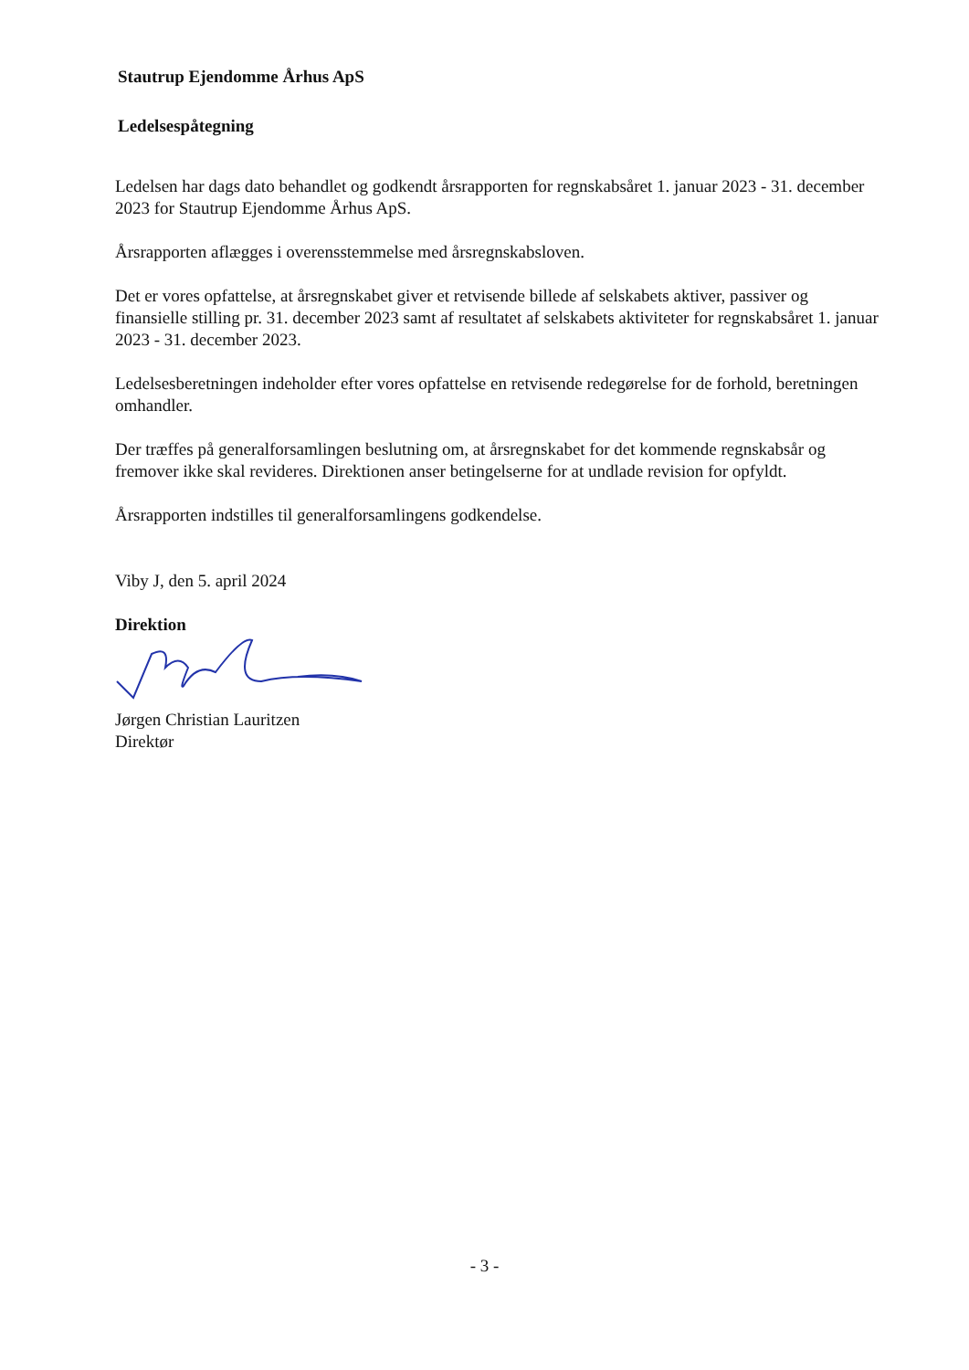Stautrup Ejendomme Århus ApS
Ledelsespåtegning
Ledelsen har dags dato behandlet og godkendt årsrapporten for regnskabsåret 1. januar 2023 - 31. december 2023 for Stautrup Ejendomme Århus ApS.
Årsrapporten aflægges i overensstemmelse med årsregnskabsloven.
Det er vores opfattelse, at årsregnskabet giver et retvisende billede af selskabets aktiver, passiver og finansielle stilling pr. 31. december 2023 samt af resultatet af selskabets aktiviteter for regnskabsåret 1. januar 2023 - 31. december 2023.
Ledelsesberetningen indeholder efter vores opfattelse en retvisende redegørelse for de forhold, beretningen omhandler.
Der træffes på generalforsamlingen beslutning om, at årsregnskabet for det kommende regnskabsår og fremover ikke skal revideres. Direktionen anser betingelserne for at undlade revision for opfyldt.
Årsrapporten indstilles til generalforsamlingens godkendelse.
Viby J, den 5. april 2024
Direktion
Jørgen Christian Lauritzen
Direktør
- 3 -